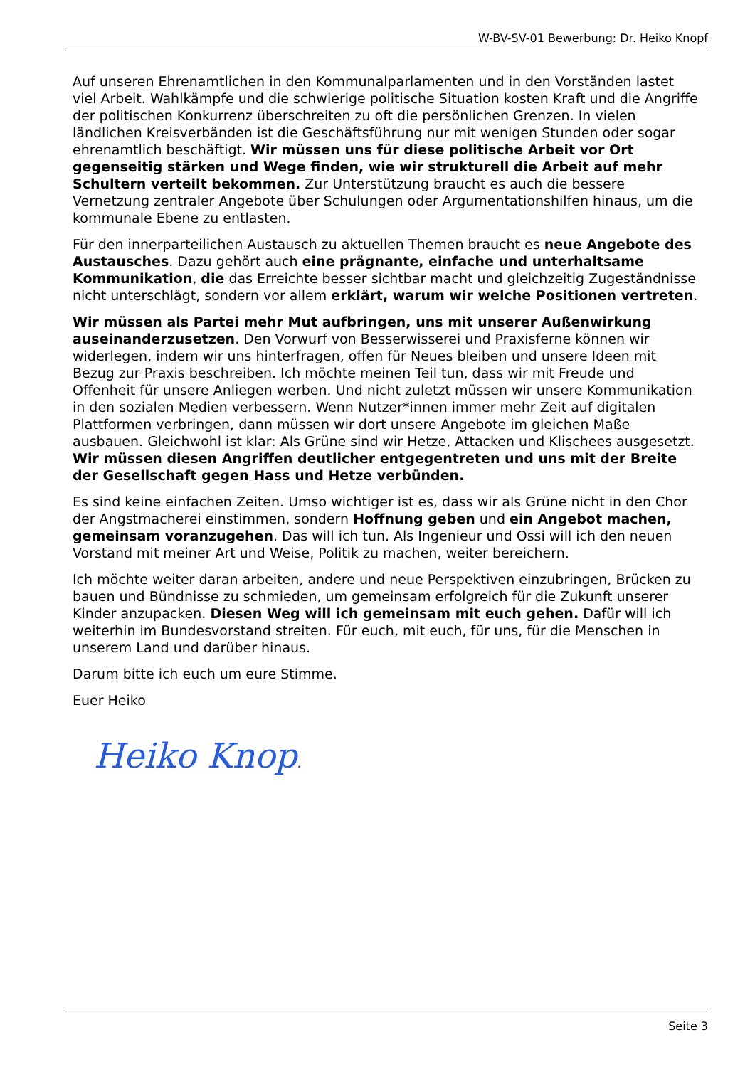W-BV-SV-01 Bewerbung: Dr. Heiko Knopf
Auf unseren Ehrenamtlichen in den Kommunalparlamenten und in den Vorständen lastet viel Arbeit. Wahlkämpfe und die schwierige politische Situation kosten Kraft und die Angriffe der politischen Konkurrenz überschreiten zu oft die persönlichen Grenzen. In vielen ländlichen Kreisverbänden ist die Geschäftsführung nur mit wenigen Stunden oder sogar ehrenamtlich beschäftigt. Wir müssen uns für diese politische Arbeit vor Ort gegenseitig stärken und Wege finden, wie wir strukturell die Arbeit auf mehr Schultern verteilt bekommen. Zur Unterstützung braucht es auch die bessere Vernetzung zentraler Angebote über Schulungen oder Argumentationshilfen hinaus, um die kommunale Ebene zu entlasten.
Für den innerparteilichen Austausch zu aktuellen Themen braucht es neue Angebote des Austausches. Dazu gehört auch eine prägnante, einfache und unterhaltsame Kommunikation, die das Erreichte besser sichtbar macht und gleichzeitig Zugeständnisse nicht unterschlägt, sondern vor allem erklärt, warum wir welche Positionen vertreten.
Wir müssen als Partei mehr Mut aufbringen, uns mit unserer Außenwirkung auseinanderzusetzen. Den Vorwurf von Besserwisserei und Praxisferne können wir widerlegen, indem wir uns hinterfragen, offen für Neues bleiben und unsere Ideen mit Bezug zur Praxis beschreiben. Ich möchte meinen Teil tun, dass wir mit Freude und Offenheit für unsere Anliegen werben. Und nicht zuletzt müssen wir unsere Kommunikation in den sozialen Medien verbessern. Wenn Nutzer*innen immer mehr Zeit auf digitalen Plattformen verbringen, dann müssen wir dort unsere Angebote im gleichen Maße ausbauen. Gleichwohl ist klar: Als Grüne sind wir Hetze, Attacken und Klischees ausgesetzt. Wir müssen diesen Angriffen deutlicher entgegentreten und uns mit der Breite der Gesellschaft gegen Hass und Hetze verbünden.
Es sind keine einfachen Zeiten. Umso wichtiger ist es, dass wir als Grüne nicht in den Chor der Angstmacherei einstimmen, sondern Hoffnung geben und ein Angebot machen, gemeinsam voranzugehen. Das will ich tun. Als Ingenieur und Ossi will ich den neuen Vorstand mit meiner Art und Weise, Politik zu machen, weiter bereichern.
Ich möchte weiter daran arbeiten, andere und neue Perspektiven einzubringen, Brücken zu bauen und Bündnisse zu schmieden, um gemeinsam erfolgreich für die Zukunft unserer Kinder anzupacken. Diesen Weg will ich gemeinsam mit euch gehen. Dafür will ich weiterhin im Bundesvorstand streiten. Für euch, mit euch, für uns, für die Menschen in unserem Land und darüber hinaus.
Darum bitte ich euch um eure Stimme.
Euer Heiko
Heiko Knopf
Seite 3